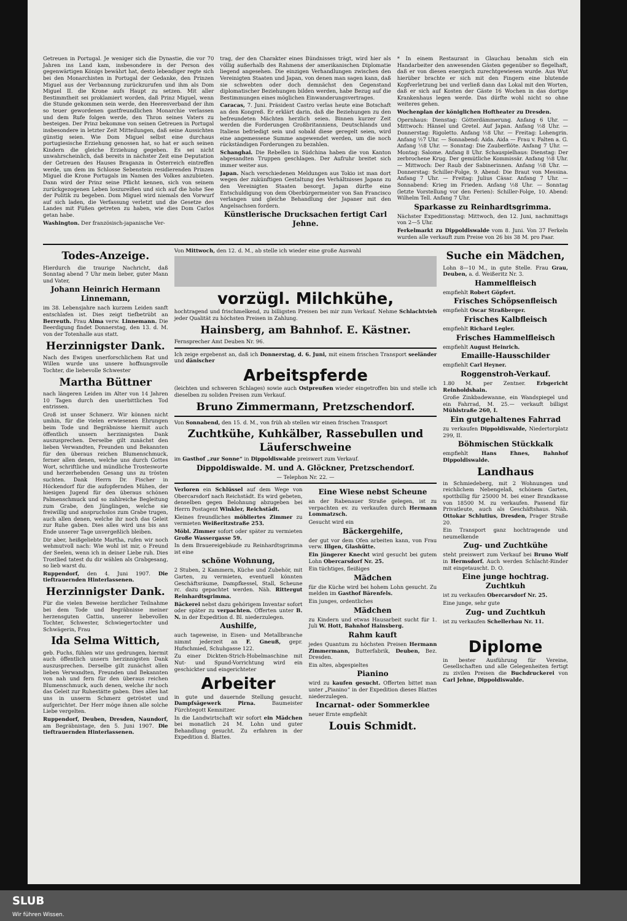Getreuen in Portugal. Je weniger sich die Dynastie, die vor 70 Jahren ins Land kam, insbesondere in der Person des gegenwärtigen Königs bewährt hat, desto lebendiger regte sich bei den Monarchisten in Portugal der Gedanke, den Prinzen Miguel aus der Verbannung zurückzurufen und ihm als Dom Miguel II. die Krone aufs Haupt zu setzen. Mit aller Bestimmtheit sei proklamiert worden, daß Prinz Miguel, wenn die Stunde gekommen sein werde, den Heeresverband der ihm so teuer gewordenen gastfreundlichen Monarchie verlassen und dem Rufe folgen werde, den Thron seines Vaters zu besteigen. Der Prinz bekomme von seinen Getreuen in Portugal insbesondere in letzter Zeit Mitteilungen, daß seine Aussichten günstig seien. Wie Dom Miguel selbst eine durchaus portugiesische Erziehung genossen hat, so hat er auch seinen Kindern die gleiche Erziehung gegeben. Es sei nicht unwahrscheinlich, daß bereits in nächster Zeit eine Deputation der Getreuen des Hauses Braganza in Österreich eintreffen werde, um dem im Schlosse Sebenstein residierenden Prinzen Miguel die Krone Portugals im Namen des Volkes anzubieten. Dann wird der Prinz seine Pflicht kennen, sich von seinem zurückgezogenen Leben loszureißen und sich auf die hohe See der Politik zu begeben. Dom Miguel wird niemals den Vorwurf auf sich laden, die Verfassung verletzt und die Gesetze des Landes mit Füßen getreten zu haben, wie dies Dom Carlos getan habe.
Washington. Der französisch-japanische Ver-
trag, der den Charakter eines Bündnisses trägt, wird hier als völlig außerhalb des Rahmens der amerikanischen Diplomatie liegend angesehen. Die einzigen Verhandlungen zwischen den Vereinigten Staaten und Japan, von denen man sagen kann, daß sie schwebten oder doch demnächst den Gegenstand diplomatischer Beziehungen bilden werden, habe Bezug auf die Bestimmungen eines möglichen Einwanderungsvertrages.
Caracas, 7. Juni. Präsident Castro verlas heute eine Botschaft an den Kongreß. Er erklärt darin, daß die Beziehungen zu den befreundeten Mächten herzlich seien. Binnen kurzer Zeit werden die Forderungen Großbritanniens, Deutschlands und Italiens befriedigt sein und sobald diese geregelt seien, wird eine angemessene Summe angewendet werden, um die noch rückständigen Forderungen zu bezahlen.
Schanghai. Die Rebellen in Südchina haben die von Kanton abgesandten Truppen geschlagen. Der Aufruhr breitet sich immer weiter aus.
Japan. Nach verschiedenen Meldungen aus Tokio ist man dort wegen der zukünftigen Gestaltung des Verhältnisses Japans zu den Vereinigten Staaten besorgt. Japan dürfte eine Entschuldigung von dem Oberbürgermeister von San Francisco verlangen und gleiche Behandlung der Japaner mit den Angelsachsen fordern.
Künstlerische Drucksachen fertigt Carl Jehne.
* In einem Restaurant in Glauchau benahm sich ein Handarbeiter den anwesenden Gästen gegenüber so flegelhaft, daß er von diesen energisch zurechtgewiesen wurde. Aus Wut hierüber brachte er sich mit den Fingern eine blutende Kopfverletzung bei und verließ dann das Lokal mit den Worten, daß er sich auf Kosten der Gäste 16 Wochen in das dortige Krankenhaus legen werde. Das dürfte wohl nicht so ohne weiteres gehen.
Wochenplan der königlichen Hoftheater zu Dresden.
Opernhaus: Dienstag: Götterdämmerung. Anfang 6 Uhr. — Mittwoch: Hänsel und Gretel. Auf Japan. Anfang ½8 Uhr. — Donnerstag: Rigoletto. Anfang ½8 Uhr. — Freitag: Lohengrin. Anfang ½7 Uhr. — Sonnabend: Aida. Aida — Frau v. Falten a. G. Anfang ½8 Uhr. — Sonntag: Die Zauberflöte. Anfang 7 Uhr. — Montag: Salome. Anfang 8 Uhr. Schauspielhaus: Dienstag: Der zerbrochene Krug. Der gemütliche Kommissär. Anfang ½8 Uhr. — Mittwoch: Der Raub der Sabinerinnen. Anfang ½8 Uhr. — Donnerstag: Schiller-Folge, 9. Abend: Die Braut von Messina. Anfang 7 Uhr. — Freitag: Julius Cäsar. Anfang 7 Uhr. — Sonnabend: Krieg im Frieden. Anfang ½8 Uhr. — Sonntag (letzte Vorstellung vor den Ferien): Schiller-Folge, 10. Abend: Wilhelm Tell. Anfang 7 Uhr.
Sparkasse zu Reinhardtsgrimma.
Nächster Expeditionstag: Mittwoch, den 12. Juni, nachmittags von 2—5 Uhr.
Ferkelmarkt zu Dippoldiswalde vom 8. Juni. Von 37 Ferkeln wurden alle verkauft zum Preise von 26 bis 38 M. pro Paar.
Todes-Anzeige.
Hierdurch die traurige Nachricht, daß Sonntag abend 7 Uhr mein lieber, guter Mann und Vater,
Johann Heinrich Hermann Linnemann,
im 38. Lebensjahre nach kurzem Leiden sanft entschlafen ist. Dies zeigt tiefbetrübt an Berreuth. Frau Alma verw. Linnemann. Die Beerdigung findet Donnerstag, den 13. d. M. von der Totenhalle aus statt.
Herzinnigster Dank.
Nach des Ewigen unerforschlichem Rat und Willen wurde uns unsere hoffnungsvolle Tochter, die liebevolle Schwester
Martha Büttner
nach längeren Leiden im Alter von 14 Jahren 10 Tagen durch den unerbittlichen Tod entrissen.
Groß ist unser Schmerz. Wir können nicht umhin, für die vielen erwiesenen Ehrungen beim Tode und Begräbnisse hiermit auch öffentlich unsern herzinnigsten Dank auszusprechen. Derselbe gilt zunächst den lieben Verwandten, Freunden und Bekannten für den überaus reichen Blumenschmuck, ferner allen denen, welche uns durch Gottes Wort, schriftliche und mündliche Trostesworte und herzerhebenden Gesang uns zu trösten suchten. Dank Herrn Dr. Fischer in Höckendorf für die aufopfernden Mühen, der hiesigen Jugend für den überaus schönen Palmenschmuck und so zahlreiche Begleitung zum Grabe, den Jünglingen, welche sie freiwillig und anspruchslos zum Grabe trugen, auch allen denen, welche ihr noch das Geleit zur Ruhe gaben. Dies alles wird uns bis ans Ende unserer Tage unvergeßlich bleiben.
Dir aber, heißgeliebte Martha, rufen wir noch wehmutvoll nach: Wie wohl ist mir, o Freund der Seelen, wenn ich in deiner Liebe ruh. Dies Trostlied tatest du dir wählen als Grabgesang, so lieb warst du.
Ruppendorf, den 4. Juni 1907. Die tieftrauernden Hinterlassenen.
Herzinnigster Dank.
Für die vielen Beweise herzlicher Teilnahme bei dem Tode und Begräbnisse meiner herzensguten Gattin, unserer liebevollen Tochter, Schwester, Schwiegertochter und Schwägerin, Frau
Ida Selma Wittich,
geb. Fuchs, fühlen wir uns gedrungen, hiermit auch öffentlich unsern herzinnigsten Dank auszusprechen. Derselbe gilt zunächst allen lieben Verwandten, Freunden und Bekannten von nah und fern für den überaus reichen Blumenschmuck, auch denen, welche ihr noch das Geleit zur Ruhestätte gaben. Dies alles hat uns in unserm Schmerz getröstet und aufgerichtet. Der Herr möge ihnen alle solche Liebe vergelten.
Ruppendorf, Deuben, Dresden, Naundorf, am Begräbnistage, den 5. Juni 1907. Die tieftrauernden Hinterlassenen.
Von Mittwoch, den 12. d. M., ab stelle ich wieder eine große Auswahl
vorzügl. Milchkühe,
hochtragend und frischmelkend, zu billigsten Preisen bei mir zum Verkauf. Nehme Schlachtvieh jeder Qualität zu höchsten Preisen in Zahlung.
Hainsberg, am Bahnhof. E. Kästner.
Fernsprecher Amt Deuben Nr. 96.
Ich zeige ergebenst an, daß ich Donnerstag, d. 6. Juni, mit einem frischen Transport seeländer und dänischer
Arbeitspferde
(leichten und schweren Schlages) sowie auch Ostpreußen wieder eingetroffen bin und stelle ich dieselben zu soliden Preisen zum Verkauf.
Bruno Zimmermann, Pretzschendorf.
Von Sonnabend, den 15. d. M., von früh ab stellen wir einen frischen Transport
Zuchtkühe, Kuhkälber, Rassebullen und Läuferschweine
im Gasthof „zur Sonne“ in Dippoldiswalde preiswert zum Verkauf.
Dippoldiswalde. M. und A. Glöckner, Pretzschendorf.
— Telephon Nr. 22. —
Verloren ein Schlüssel auf dem Wege von Obercarsdorf nach Reichstädt. Es wird gebeten, denselben gegen Belohnung abzugeben bei Herrn Postagent Winkler, Reichstädt.
Kleines freundliches möbliertes Zimmer zu vermieten Weißeritzstraße 253.
Möbl. Zimmer sofort oder später zu vermieten Große Wassergasse 59.
In dem Brauereigebäude zu Reinhardtsgrimma ist eine
schöne Wohnung,
2 Stuben, 2 Kammern, Küche und Zubehör, mit Garten, zu vermieten, eventuell könnten Geschäftsräume, Dampfkessel, Stall, Scheune rc. dazu gepachtet werden. Näh. Rittergut Reinhardtsgrimma.
Bäckerei nebst dazu gehörigem Inventar sofort oder später zu verpachten. Offerten unter B. N. in der Expedition d. Bl. niederzulegen.
Aushilfe,
auch tageweise, in Eisen- und Metallbranche nimmt jederzeit an F. Gneuß, gepr. Hufschmied, Schuhgasse 122.
Zu einer Dickten-Strich-Hobelmaschine mit Nut- und Spund-Vorrichtung wird ein geschickter und eingerichteter
Arbeiter
in gute und dauernde Stellung gesucht. Dampfsägewerk Pirna. Baumeister Fürchtegott Kemnitzer.
In die Landwirtschaft wir sofort ein Mädchen bei monatlich 24 M. Lohn und guter Behandlung gesucht. Zu erfahren in der Expedition d. Blattes.
Eine Wiese nebst Scheune
an der Rabenauer Straße gelegen, ist zu verpachten ev. zu verkaufen durch Hermann Lommatzsch.
Gesucht wird ein
Bäckergehilfe,
der gut vor dem Ofen arbeiten kann, von Frau verw. Illgen, Glashütte.
Ein jüngerer Knecht wird gesucht bei gutem Lohn Obercarsdorf Nr. 25.
Ein tüchtiges, fleißiges
Mädchen
für die Küche wird bei hohem Lohn gesucht. Zu melden im Gasthof Bärenfels.
Ein junges, ordentliches
Mädchen
zu Kindern und etwas Hausarbeit sucht für 1. Juli W. Hott, Bahnhof Hainsberg.
Rahm kauft
jedes Quantum zu höchsten Preisen Hermann Zimmermann, Butterfabrik, Deuben, Bez. Dresden.
Ein altes, abgespieltes
Pianino
wird zu kaufen gesucht. Offerten bittet man unter „Pianino“ in der Expedition dieses Blattes niederzulegen.
Incarnat- oder Sommerklee
neuer Ernte empfiehlt
Louis Schmidt.
Suche ein Mädchen,
Lohn 8—10 M., in gute Stelle. Frau Grau, Deuben, a. d. Weißeritz Nr. 3.
Hammelfleisch
empfiehlt Robert Göpfert.
Frisches Schöpsenfleisch
empfiehlt Oscar Straßberger.
Frisches Kalbfleisch
empfiehlt Richard Legler.
Frisches Hammelfleisch
empfiehlt August Heinrich.
Emaille-Hausschilder
empfiehlt Carl Heyner.
Roggenstroh-Verkauf.
1.80 M. per Zentner. Erbgericht Reinholdshain.
Große Zinkbadewanne, ein Wandspiegel und ein Fahrrad, M. 25.— verkauft billigst Mühlstraße 260, I.
Ein gutgehaltenes Fahrrad
zu verkaufen Dippoldiswalde, Niedertorplatz 299, II.
Böhmischen Stückkalk
empfiehlt Hans Ehnes, Bahnhof Dippoldiswalde.
Landhaus
in Schmiedeberg, mit 2 Wohnungen und reichlichem Nebengelaß, schönem Garten, spottbillig für 25000 M. bei einer Brandkasse von 18500 M. zu verkaufen. Passend für Privatleute, auch als Geschäftshaus. Näh. Ottokar Schlutius, Dresden, Prager Straße 20.
Ein Transport ganz hochtragende und neumelkende
Zug- und Zuchtkühe
steht preiswert zum Verkauf bei Bruno Wolf in Hermsdorf. Auch werden Schlacht-Rinder mit eingetauscht. D. O.
Eine junge hochtrag. Zuchtkuh
ist zu verkaufen Obercarsdorf Nr. 25.
Eine junge, sehr gute
Zug- und Zuchtkuh
ist zu verkaufen Schellerhau Nr. 11.
Diplome
in bester Ausführung für Vereine, Gesellschaften und alle Gelegenheiten fertigt zu zivilen Preisen die Buchdruckerei von Carl Jehne, Dippoldiswalde.
SLUB
Wir führen Wissen.